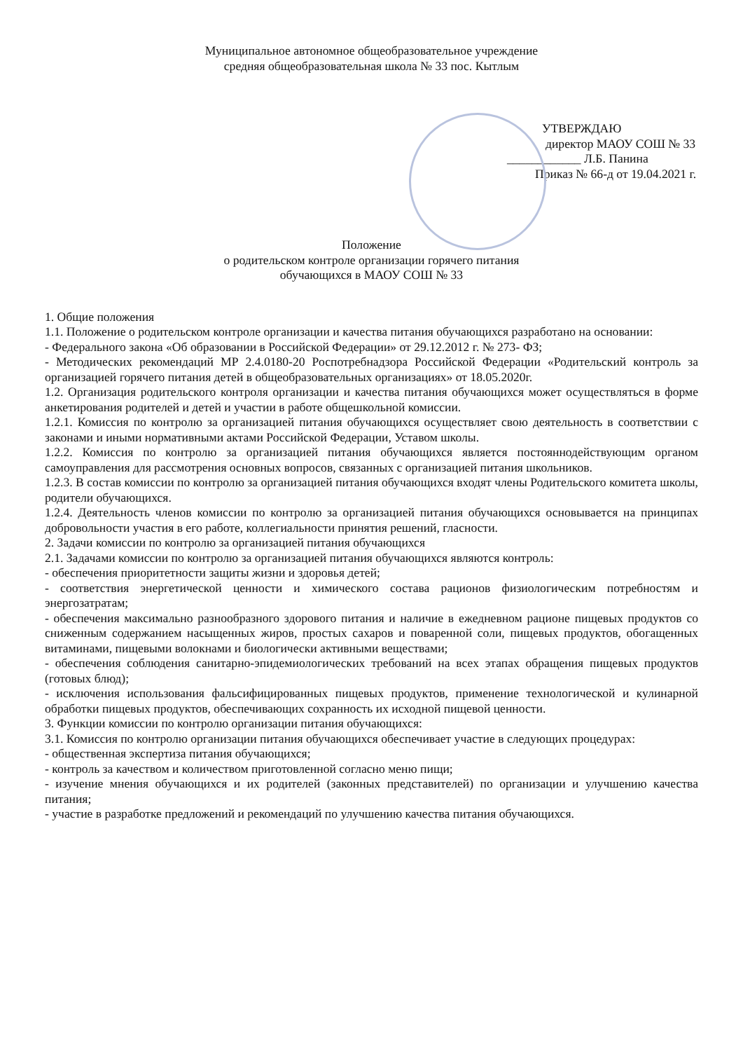Муниципальное автономное общеобразовательное учреждение
средняя общеобразовательная школа № 33 пос. Кытлым
УТВЕРЖДАЮ
директор МАОУ СОШ № 33
____________ Л.Б. Панина
Приказ № 66-д от 19.04.2021 г.
Положение
о родительском контроле организации горячего питания
обучающихся в МАОУ СОШ № 33
1. Общие положения
1.1. Положение о родительском контроле организации и качества питания обучающихся разработано на основании:
- Федерального закона «Об образовании в Российской Федерации» от 29.12.2012 г. № 273- ФЗ;
- Методических рекомендаций МР 2.4.0180-20 Роспотребнадзора Российской Федерации «Родительский контроль за организацией горячего питания детей в общеобразовательных организациях» от 18.05.2020г.
1.2. Организация родительского контроля организации и качества питания обучающихся может осуществляться в форме анкетирования родителей и детей и участии в работе общешкольной комиссии.
1.2.1. Комиссия по контролю за организацией питания обучающихся осуществляет свою деятельность в соответствии с законами и иными нормативными актами Российской Федерации, Уставом школы.
1.2.2. Комиссия по контролю за организацией питания обучающихся является постояннодействующим органом самоуправления для рассмотрения основных вопросов, связанных с организацией питания школьников.
1.2.3. В состав комиссии по контролю за организацией питания обучающихся входят члены Родительского комитета школы, родители обучающихся.
1.2.4. Деятельность членов комиссии по контролю за организацией питания обучающихся основывается на принципах добровольности участия в его работе, коллегиальности принятия решений, гласности.
2. Задачи комиссии по контролю за организацией питания обучающихся
2.1. Задачами комиссии по контролю за организацией питания обучающихся являются контроль:
- обеспечения приоритетности защиты жизни и здоровья детей;
- соответствия энергетической ценности и химического состава рационов физиологическим потребностям и энергозатратам;
- обеспечения максимально разнообразного здорового питания и наличие в ежедневном рационе пищевых продуктов со сниженным содержанием насыщенных жиров, простых сахаров и поваренной соли, пищевых продуктов, обогащенных витаминами, пищевыми волокнами и биологически активными веществами;
- обеспечения соблюдения санитарно-эпидемиологических требований на всех этапах обращения пищевых продуктов (готовых блюд);
- исключения использования фальсифицированных пищевых продуктов, применение технологической и кулинарной обработки пищевых продуктов, обеспечивающих сохранность их исходной пищевой ценности.
3. Функции комиссии по контролю организации питания обучающихся:
3.1. Комиссия по контролю организации питания обучающихся обеспечивает участие в следующих процедурах:
- общественная экспертиза питания обучающихся;
- контроль за качеством и количеством приготовленной согласно меню пищи;
- изучение мнения обучающихся и их родителей (законных представителей) по организации и улучшению качества питания;
- участие в разработке предложений и рекомендаций по улучшению качества питания обучающихся.